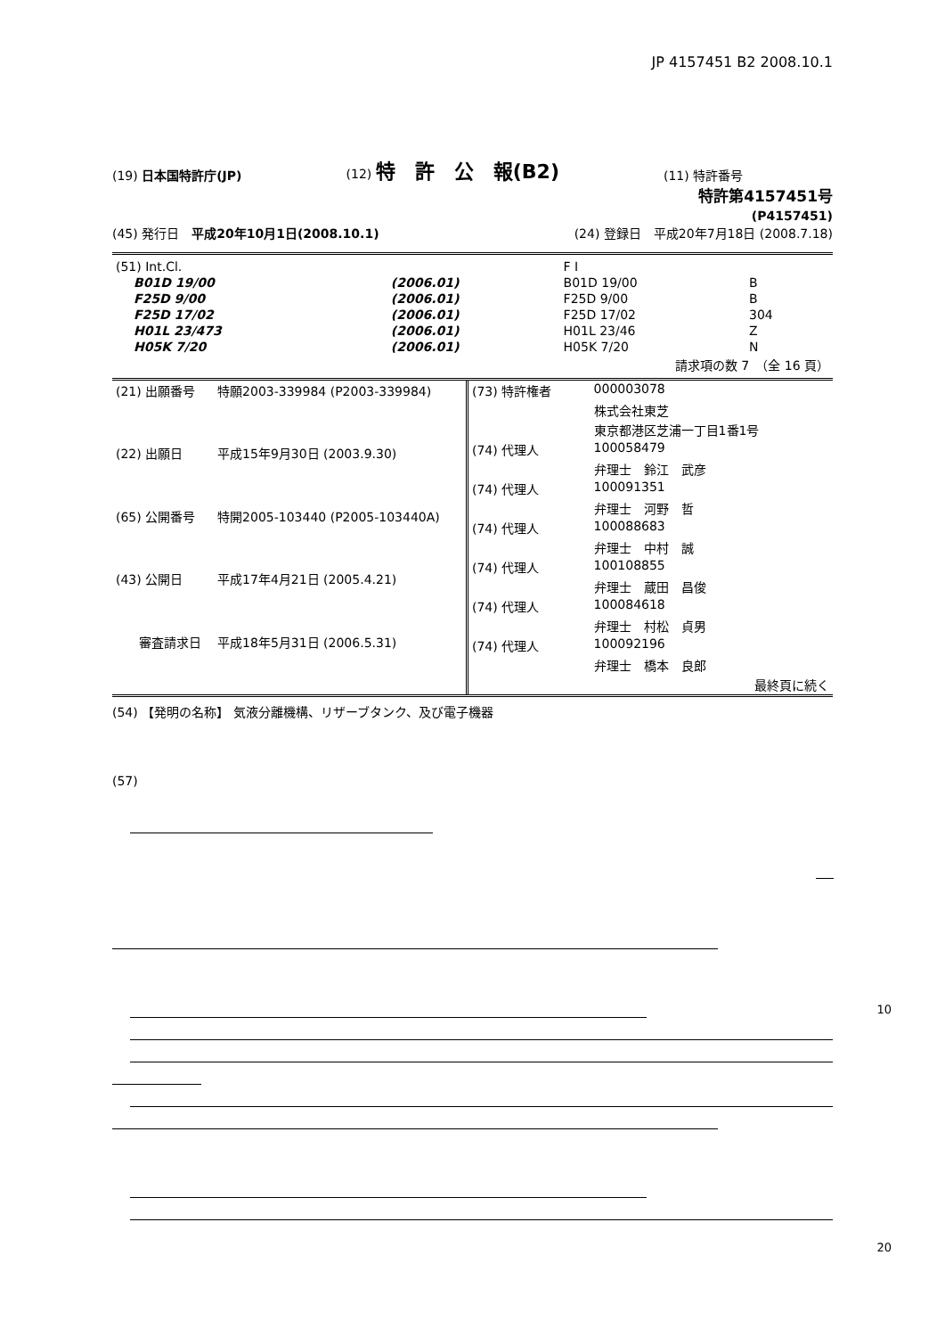JP 4157451 B2 2008.10.1
(19) 日本国特許庁(JP)
(12) 特　許　公　報(B2)
(11) 特許番号
特許第4157451号
(P4157451)
(45) 発行日　平成20年10月1日(2008.10.1)
(24) 登録日　平成20年7月18日 (2008.7.18)
| (51) Int.Cl. | | | F I | | |
| B01D 19/00 | | (2006.01) | B01D 19/00 | B | |
| F25D 9/00 | | (2006.01) | F25D 9/00 | B | |
| F25D 17/02 | | (2006.01) | F25D 17/02 | 304 | |
| H01L 23/473 | | (2006.01) | H01L 23/46 | Z | |
| H05K 7/20 | | (2006.01) | H05K 7/20 | N | |
| 請求項の数 7 （全 16 頁） | | | | | |
| (21) 出願番号 | 特願2003-339984 (P2003-339984) |
| (22) 出願日 | 平成15年9月30日 (2003.9.30) |
| (65) 公開番号 | 特開2005-103440 (P2005-103440A) |
| (43) 公開日 | 平成17年4月21日 (2005.4.21) |
| 審査請求日 | 平成18年5月31日 (2006.5.31) |
| (73) 特許権者 | 000003078 |
| | 株式会社東芝 |
| | 東京都港区芝浦一丁目1番1号 |
| (74) 代理人 | 100058479 |
| | 弁理士 鈴江 武彦 |
| (74) 代理人 | 100091351 |
| | 弁理士 河野 哲 |
| (74) 代理人 | 100088683 |
| | 弁理士 中村 誠 |
| (74) 代理人 | 100108855 |
| | 弁理士 蔵田 昌俊 |
| (74) 代理人 | 100084618 |
| | 弁理士 村松 貞男 |
| (74) 代理人 | 100092196 |
| | 弁理士 橋本 良郎 |
| 最終頁に続く | |
(54) 【発明の名称】 気液分離機構、リザーブタンク、及び電子機器
(57)
10
20